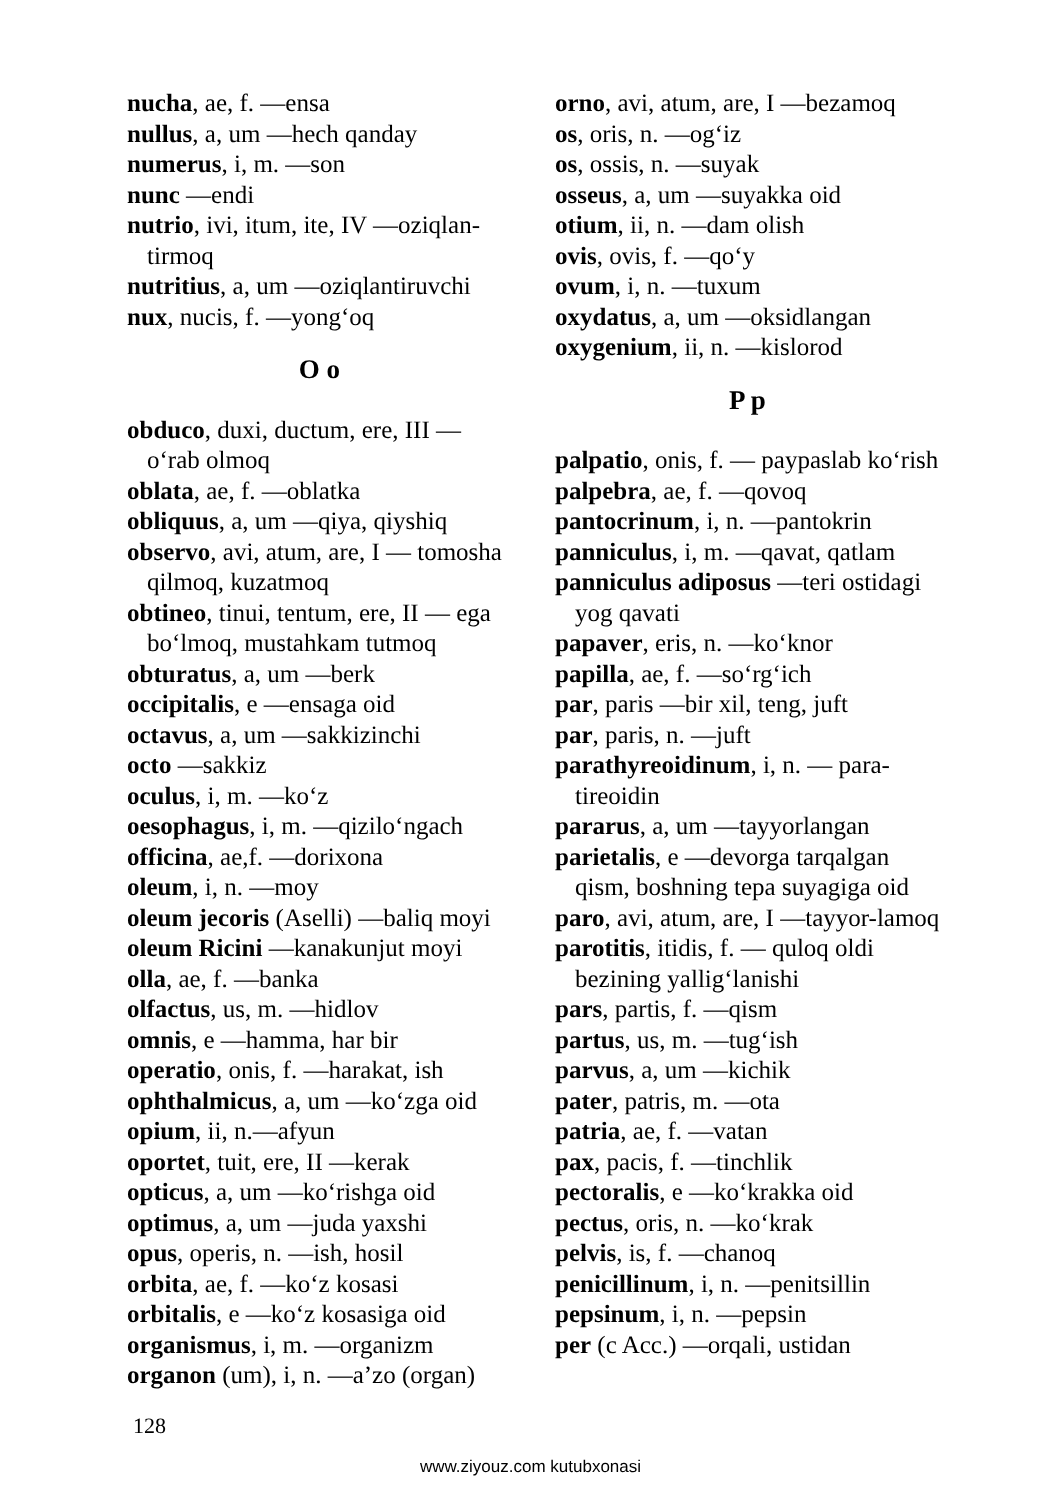nucha, ae, f. —ensa
nullus, a, um —hech qanday
numerus, i, m. —son
nunc —endi
nutrio, ivi, itum, ite, IV —oziqlan-tirmoq
nutritius, a, um —oziqlantiruvchi
nux, nucis, f. —yong‘oq
O o
obduco, duxi, ductum, ere, III — o‘rab olmoq
oblata, ae, f. —oblatka
obliquus, a, um —qiya, qiyshiq
observo, avi, atum, are, I — tomosha qilmoq, kuzatmoq
obtineo, tinui, tentum, ere, II — ega bo‘lmoq, mustahkam tutmoq
obturatus, a, um —berk
occipitalis, e —ensaga oid
octavus, a, um —sakkizinchi
octo —sakkiz
oculus, i, m. —ko‘z
oesophagus, i, m. —qizilo‘ngach
officina, ae,f. —dorixona
oleum, i, n. —moy
oleum jecoris (Aselli) —baliq moyi
oleum Ricini —kanakunjut moyi
olla, ae, f. —banka
olfactus, us, m. —hidlov
omnis, e —hamma, har bir
operatio, onis, f. —harakat, ish
ophthalmicus, a, um —ko‘zga oid
opium, ii, n.—afyun
oportet, tuit, ere, II —kerak
opticus, a, um —ko‘rishga oid
optimus, a, um —juda yaxshi
opus, operis, n. —ish, hosil
orbita, ae, f. —ko‘z kosasi
orbitalis, e —ko‘z kosasiga oid
organismus, i, m. —organizm
organon (um), i, n. —a’zo (organ)
orno, avi, atum, are, I —bezamoq
os, oris, n. —og‘iz
os, ossis, n. —suyak
osseus, a, um —suyakka oid
otium, ii, n. —dam olish
ovis, ovis, f. —qo‘y
ovum, i, n. —tuxum
oxydatus, a, um —oksidlangan
oxygenium, ii, n. —kislorod
P p
palpatio, onis, f. — paypaslab ko‘rish
palpebra, ae, f. —qovoq
pantocrinum, i, n. —pantokrin
panniculus, i, m. —qavat, qatlam
panniculus adiposus —teri ostidagi yog qavati
papaver, eris, n. —ko‘knor
papilla, ae, f. —so‘rg‘ich
par, paris —bir xil, teng, juft
par, paris, n. —juft
parathyreoidinum, i, n. — para-tireoidin
pararus, a, um —tayyorlangan
parietalis, e —devorga tarqalgan qism, boshning tepa suyagiga oid
paro, avi, atum, are, I —tayyor-lamoq
parotitis, itidis, f. — quloq oldi bezining yallig‘lanishi
pars, partis, f. —qism
partus, us, m. —tug‘ish
parvus, a, um —kichik
pater, patris, m. —ota
patria, ae, f. —vatan
pax, pacis, f. —tinchlik
pectoralis, e —ko‘krakka oid
pectus, oris, n. —ko‘krak
pelvis, is, f. —chanoq
penicillinum, i, n. —penitsillin
pepsinum, i, n. —pepsin
per (c Acc.) —orqali, ustidan
128
www.ziyouz.com kutubxonasi